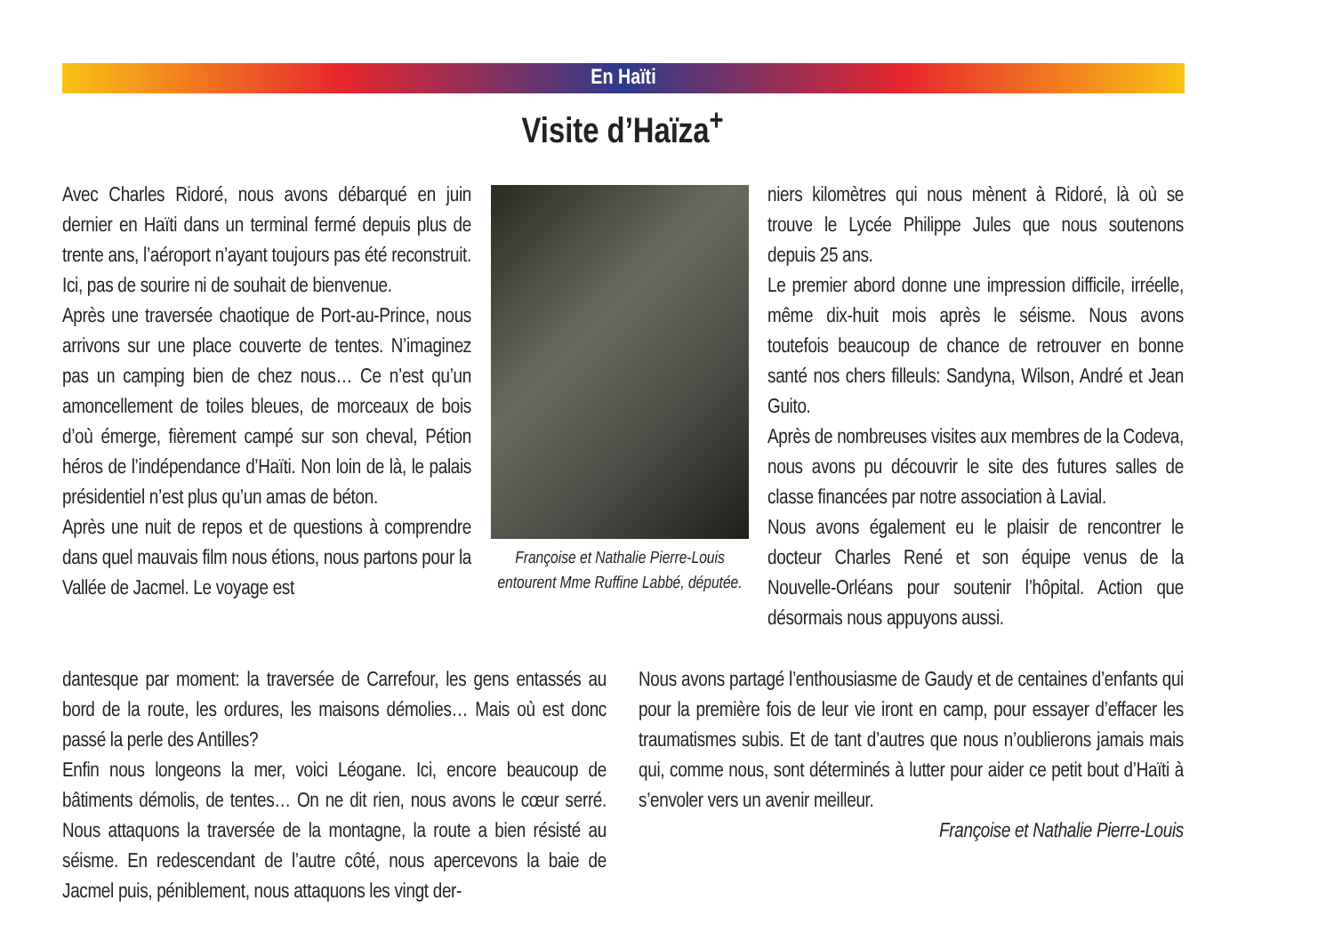En Haïti
Visite d’Haïza<sup>+</sup>
Avec Charles Ridoré, nous avons débarqué en juin dernier en Haïti dans un terminal fermé depuis plus de trente ans, l’aéroport n’ayant toujours pas été reconstruit. Ici, pas de sourire ni de souhait de bienvenue.
Après une traversée chaotique de Port-au-Prince, nous arrivons sur une place couverte de tentes. N’imaginez pas un camping bien de chez nous… Ce n’est qu’un amoncellement de toiles bleues, de morceaux de bois d’où émerge, fièrement campé sur son cheval, Pétion héros de l’indépendance d’Haïti. Non loin de là, le palais présidentiel n’est plus qu’un amas de béton.
Après une nuit de repos et de questions à comprendre dans quel mauvais film nous étions, nous partons pour la Vallée de Jacmel. Le voyage est
Françoise et Nathalie Pierre-Louis entourent Mme Ruffine Labbé, députée.
niers kilomètres qui nous mènent à Ridoré, là où se trouve le Lycée Philippe Jules que nous soutenons depuis 25 ans.
Le premier abord donne une impression difficile, irréelle, même dix-huit mois après le séisme. Nous avons toutefois beaucoup de chance de retrouver en bonne santé nos chers filleuls: Sandyna, Wilson, André et Jean Guito.
Après de nombreuses visites aux membres de la Codeva, nous avons pu découvrir le site des futures salles de classe financées par notre association à Lavial.
Nous avons également eu le plaisir de rencontrer le docteur Charles René et son équipe venus de la Nouvelle-Orléans pour soutenir l’hôpital. Action que désormais nous appuyons aussi.
dantesque par moment: la traversée de Carrefour, les gens entassés au bord de la route, les ordures, les maisons démolies… Mais où est donc passé la perle des Antilles?
Enfin nous longeons la mer, voici Léogane. Ici, encore beaucoup de bâtiments démolis, de tentes… On ne dit rien, nous avons le cœur serré. Nous attaquons la traversée de la montagne, la route a bien résisté au séisme. En redescendant de l’autre côté, nous apercevons la baie de Jacmel puis, péniblement, nous attaquons les vingt der-
Nous avons partagé l’enthousiasme de Gaudy et de centaines d’enfants qui pour la première fois de leur vie iront en camp, pour essayer d’effacer les traumatismes subis. Et de tant d’autres que nous n’oublierons jamais mais qui, comme nous, sont déterminés à lutter pour aider ce petit bout d’Haïti à s’envoler vers un avenir meilleur.
Françoise et Nathalie Pierre-Louis